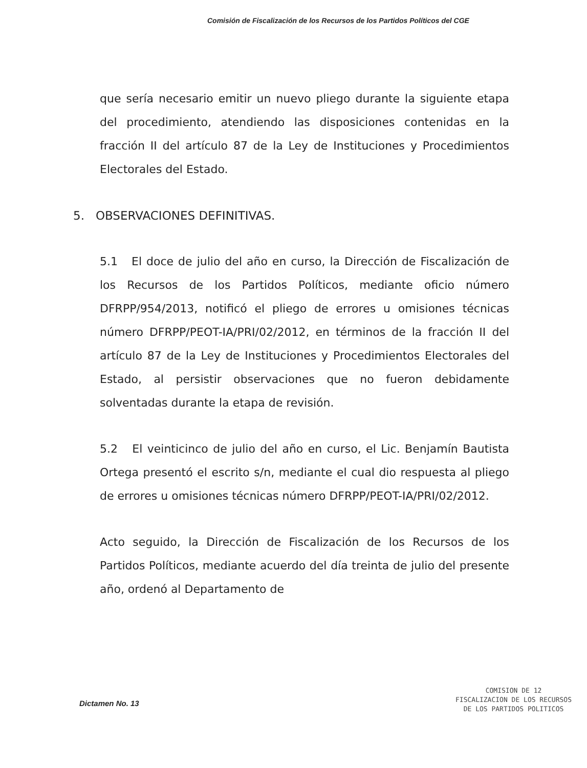Comisión de Fiscalización de los Recursos de los Partidos Políticos del CGE
que sería necesario emitir un nuevo pliego durante la siguiente etapa del procedimiento, atendiendo las disposiciones contenidas en la fracción II del artículo 87 de la Ley de Instituciones y Procedimientos Electorales del Estado.
5. OBSERVACIONES DEFINITIVAS.
5.1 El doce de julio del año en curso, la Dirección de Fiscalización de los Recursos de los Partidos Políticos, mediante oficio número DFRPP/954/2013, notificó el pliego de errores u omisiones técnicas número DFRPP/PEOT-IA/PRI/02/2012, en términos de la fracción II del artículo 87 de la Ley de Instituciones y Procedimientos Electorales del Estado, al persistir observaciones que no fueron debidamente solventadas durante la etapa de revisión.
5.2 El veinticinco de julio del año en curso, el Lic. Benjamín Bautista Ortega presentó el escrito s/n, mediante el cual dio respuesta al pliego de errores u omisiones técnicas número DFRPP/PEOT-IA/PRI/02/2012.
Acto seguido, la Dirección de Fiscalización de los Recursos de los Partidos Políticos, mediante acuerdo del día treinta de julio del presente año, ordenó al Departamento de
Dictamen No. 13
COMISION DE 12
FISCALIZACION DE LOS RECURSOS
DE LOS PARTIDOS POLITICOS